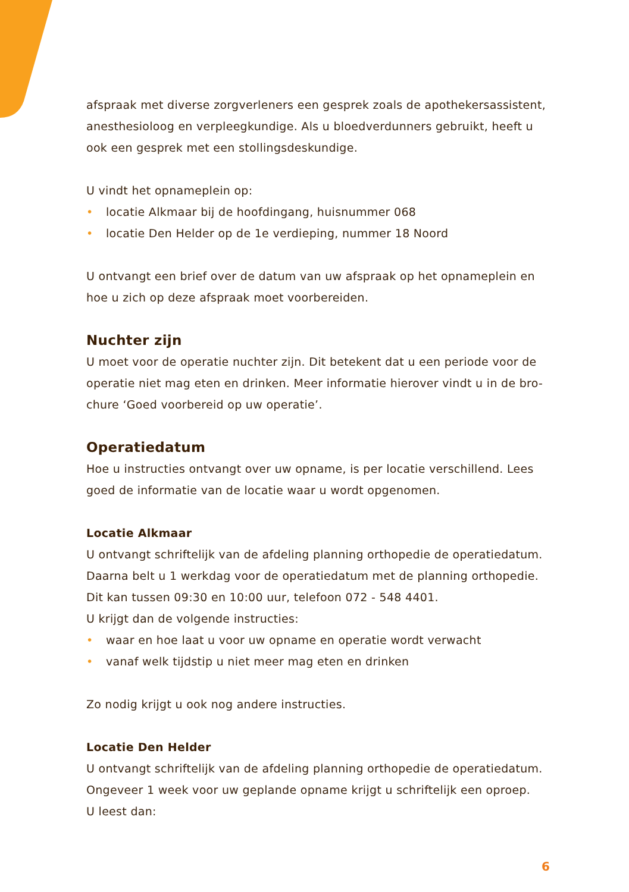afspraak met diverse zorgverleners een gesprek zoals de apothekersassistent, anesthesioloog en verpleegkundige. Als u bloedverdunners gebruikt, heeft u ook een gesprek met een stollingsdeskundige.
U vindt het opnameplein op:
• locatie Alkmaar bij de hoofdingang, huisnummer 068
• locatie Den Helder op de 1e verdieping, nummer 18 Noord
U ontvangt een brief over de datum van uw afspraak op het opnameplein en hoe u zich op deze afspraak moet voorbereiden.
Nuchter zijn
U moet voor de operatie nuchter zijn. Dit betekent dat u een periode voor de operatie niet mag eten en drinken. Meer informatie hierover vindt u in de bro-chure ‘Goed voorbereid op uw operatie’.
Operatiedatum
Hoe u instructies ontvangt over uw opname, is per locatie verschillend. Lees goed de informatie van de locatie waar u wordt opgenomen.
Locatie Alkmaar
U ontvangt schriftelijk van de afdeling planning orthopedie de operatiedatum. Daarna belt u 1 werkdag voor de operatiedatum met de planning orthopedie. Dit kan tussen 09:30 en 10:00 uur, telefoon 072 - 548 4401.
U krijgt dan de volgende instructies:
• waar en hoe laat u voor uw opname en operatie wordt verwacht
• vanaf welk tijdstip u niet meer mag eten en drinken
Zo nodig krijgt u ook nog andere instructies.
Locatie Den Helder
U ontvangt schriftelijk van de afdeling planning orthopedie de operatiedatum. Ongeveer 1 week voor uw geplande opname krijgt u schriftelijk een oproep.
U leest dan:
6